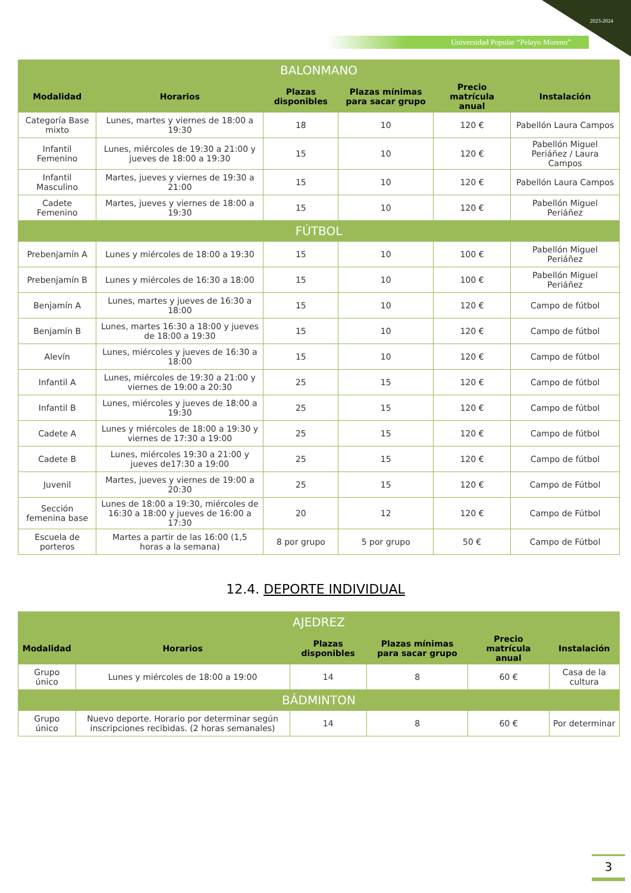2023-2024
Universidad Popular “Pelayo Moreno”
| BALONMANO | | | | | |
| Modalidad | Horarios | Plazas disponibles | Plazas mínimas para sacar grupo | Precio matrícula anual | Instalación |
| Categoría Base mixto | Lunes, martes y viernes de 18:00 a 19:30 | 18 | 10 | 120 € | Pabellón Laura Campos |
| Infantil Femenino | Lunes, miércoles de 19:30 a 21:00 y jueves de 18:00 a 19:30 | 15 | 10 | 120 € | Pabellón Miguel Periáñez / Laura Campos |
| Infantil Masculino | Martes, jueves y viernes de 19:30 a 21:00 | 15 | 10 | 120 € | Pabellón Laura Campos |
| Cadete Femenino | Martes, jueves y viernes de 18:00 a 19:30 | 15 | 10 | 120 € | Pabellón Miguel Periáñez |
| FÚTBOL | | | | | |
| Prebenjamín A | Lunes y miércoles de 18:00 a 19:30 | 15 | 10 | 100 € | Pabellón Miguel Periáñez |
| Prebenjamín B | Lunes y miércoles de 16:30 a 18:00 | 15 | 10 | 100 € | Pabellón Miguel Periáñez |
| Benjamín A | Lunes, martes y jueves de 16:30 a 18:00 | 15 | 10 | 120 € | Campo de fútbol |
| Benjamín B | Lunes, martes 16:30 a 18:00 y jueves de 18:00 a 19:30 | 15 | 10 | 120 € | Campo de fútbol |
| Alevín | Lunes, miércoles y jueves de 16:30 a 18:00 | 15 | 10 | 120 € | Campo de fútbol |
| Infantil A | Lunes, miércoles de 19:30 a 21:00 y viernes de 19:00 a 20:30 | 25 | 15 | 120 € | Campo de fútbol |
| Infantil B | Lunes, miércoles y jueves de 18:00 a 19:30 | 25 | 15 | 120 € | Campo de fútbol |
| Cadete A | Lunes y miércoles de 18:00 a 19:30 y viernes de 17:30 a 19:00 | 25 | 15 | 120 € | Campo de fútbol |
| Cadete B | Lunes, miércoles 19:30 a 21:00 y jueves de17:30 a 19:00 | 25 | 15 | 120 € | Campo de fútbol |
| Juvenil | Martes, jueves y viernes de 19:00 a 20:30 | 25 | 15 | 120 € | Campo de Fútbol |
| Sección femenina base | Lunes de 18:00 a 19:30, miércoles de 16:30 a 18:00 y jueves de 16:00 a 17:30 | 20 | 12 | 120 € | Campo de Fútbol |
| Escuela de porteros | Martes a partir de las 16:00 (1,5 horas a la semana) | 8 por grupo | 5 por grupo | 50 € | Campo de Fútbol |
12.4. DEPORTE INDIVIDUAL
| AJEDREZ | | | | | |
| Modalidad | Horarios | Plazas disponibles | Plazas mínimas para sacar grupo | Precio matrícula anual | Instalación |
| Grupo único | Lunes y miércoles de 18:00 a 19:00 | 14 | 8 | 60 € | Casa de la cultura |
| BÁDMINTON | | | | | |
| Grupo único | Nuevo deporte. Horario por determinar según inscripciones recibidas. (2 horas semanales) | 14 | 8 | 60 € | Por determinar |
3